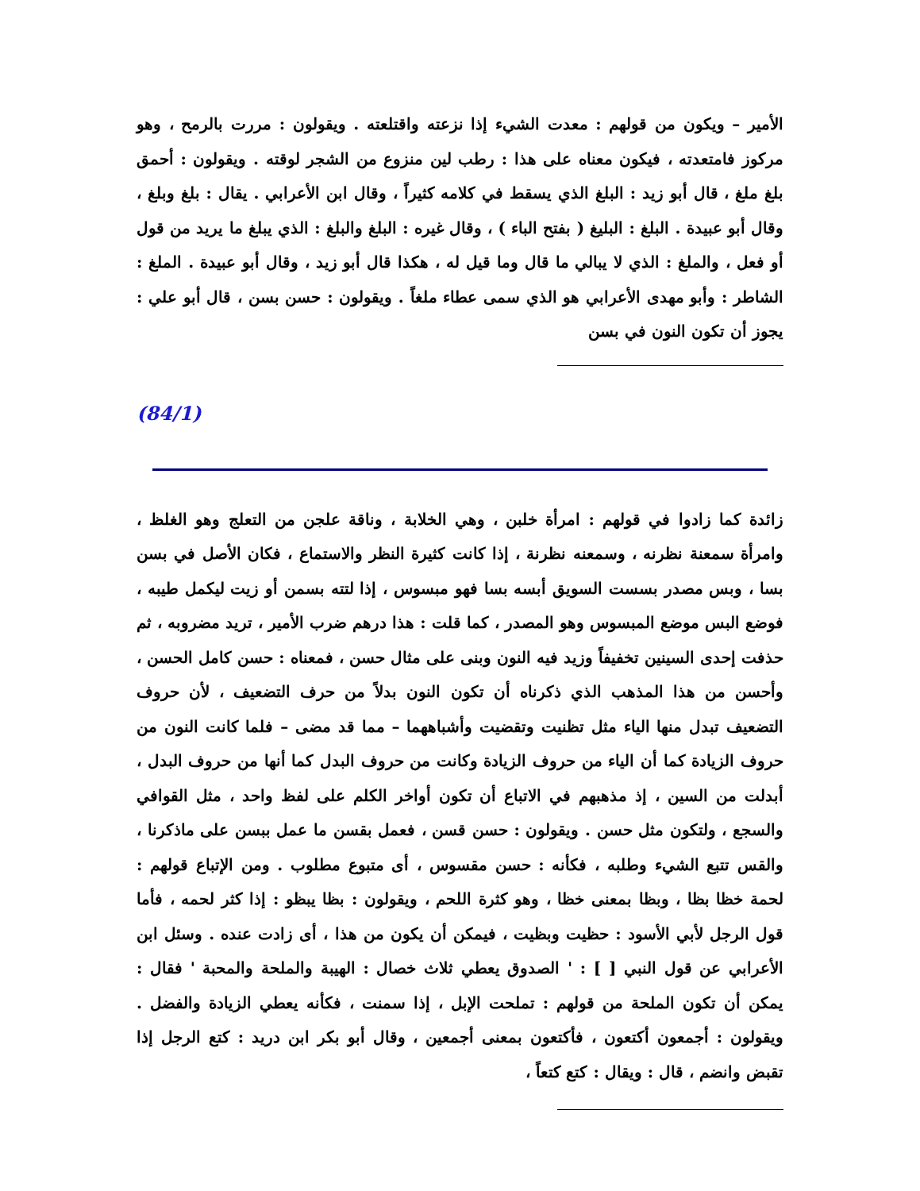الأمير – ويكون من قولهم : معدت الشيء إذا نزعته واقتلعته . ويقولون : مررت بالرمح ، وهو مركوز فامتعدته ، فيكون معناه على هذا : رطب لين منزوع من الشجر لوقته . ويقولون : أحمق بلغ ملغ ، قال أبو زيد : البلغ الذي يسقط في كلامه كثيراً ، وقال ابن الأعرابي . يقال : بلغ وبلغ ، وقال أبو عبيدة . البلغ : البليغ ( بفتح الباء ) ، وقال غيره : البلغ والبلغ : الذي يبلغ ما يريد من قول أو فعل ، والملغ : الذي لا يبالي ما قال وما قيل له ، هكذا قال أبو زيد ، وقال أبو عبيدة . الملغ : الشاطر : وأبو مهدى الأعرابي هو الذي سمى عطاء ملغاً . ويقولون : حسن بسن ، قال أبو علي : يجوز أن تكون النون في بسن
(84/1)
زائدة كما زادوا في قولهم : امرأة خلبن ، وهي الخلابة ، وناقة علجن من التعلج وهو الغلظ ، وامرأة سمعنة نظرنه ، وسمعنه نظرنة ، إذا كانت كثيرة النظر والاستماع ، فكان الأصل في بسن بسا ، وبس مصدر بسست السويق أبسه بسا فهو مبسوس ، إذا لتته بسمن أو زيت ليكمل طيبه ، فوضع البس موضع المبسوس وهو المصدر ، كما قلت : هذا درهم ضرب الأمير ، تريد مضروبه ، ثم حذفت إحدى السينين تخفيفاً وزيد فيه النون وبنى على مثال حسن ، فمعناه : حسن كامل الحسن ، وأحسن من هذا المذهب الذي ذكرناه أن تكون النون بدلاً من حرف التضعيف ، لأن حروف التضعيف تبدل منها الياء مثل تظنيت وتقضيت وأشباههما – مما قد مضى – فلما كانت النون من حروف الزيادة كما أن الياء من حروف الزيادة وكانت من حروف البدل كما أنها من حروف البدل ، أبدلت من السين ، إذ مذهبهم في الاتباع أن تكون أواخر الكلم على لفظ واحد ، مثل القوافي والسجع ، ولتكون مثل حسن . ويقولون : حسن قسن ، فعمل بقسن ما عمل ببسن على ماذكرنا ، والقس تتبع الشيء وطلبه ، فكأنه : حسن مقسوس ، أى متبوع مطلوب . ومن الإتباع قولهم : لحمة خظا بظا ، وبظا بمعنى خظا ، وهو كثرة اللحم ، ويقولون : بظا يبظو : إذا كثر لحمه ، فأما قول الرجل لأبي الأسود : حظيت وبظيت ، فيمكن أن يكون من هذا ، أى زادت عنده . وسئل ابن الأعرابي عن قول النبي [ ] : ' الصدوق يعطي ثلاث خصال : الهيبة والملحة والمحبة ' فقال : يمكن أن تكون الملحة من قولهم : تملحت الإبل ، إذا سمنت ، فكأنه يعطي الزيادة والفضل . ويقولون : أجمعون أكتعون ، فأكتعون بمعنى أجمعين ، وقال أبو بكر ابن دريد : كتع الرجل إذا تقبض وانضم ، قال : ويقال : كتع كتعاً ،